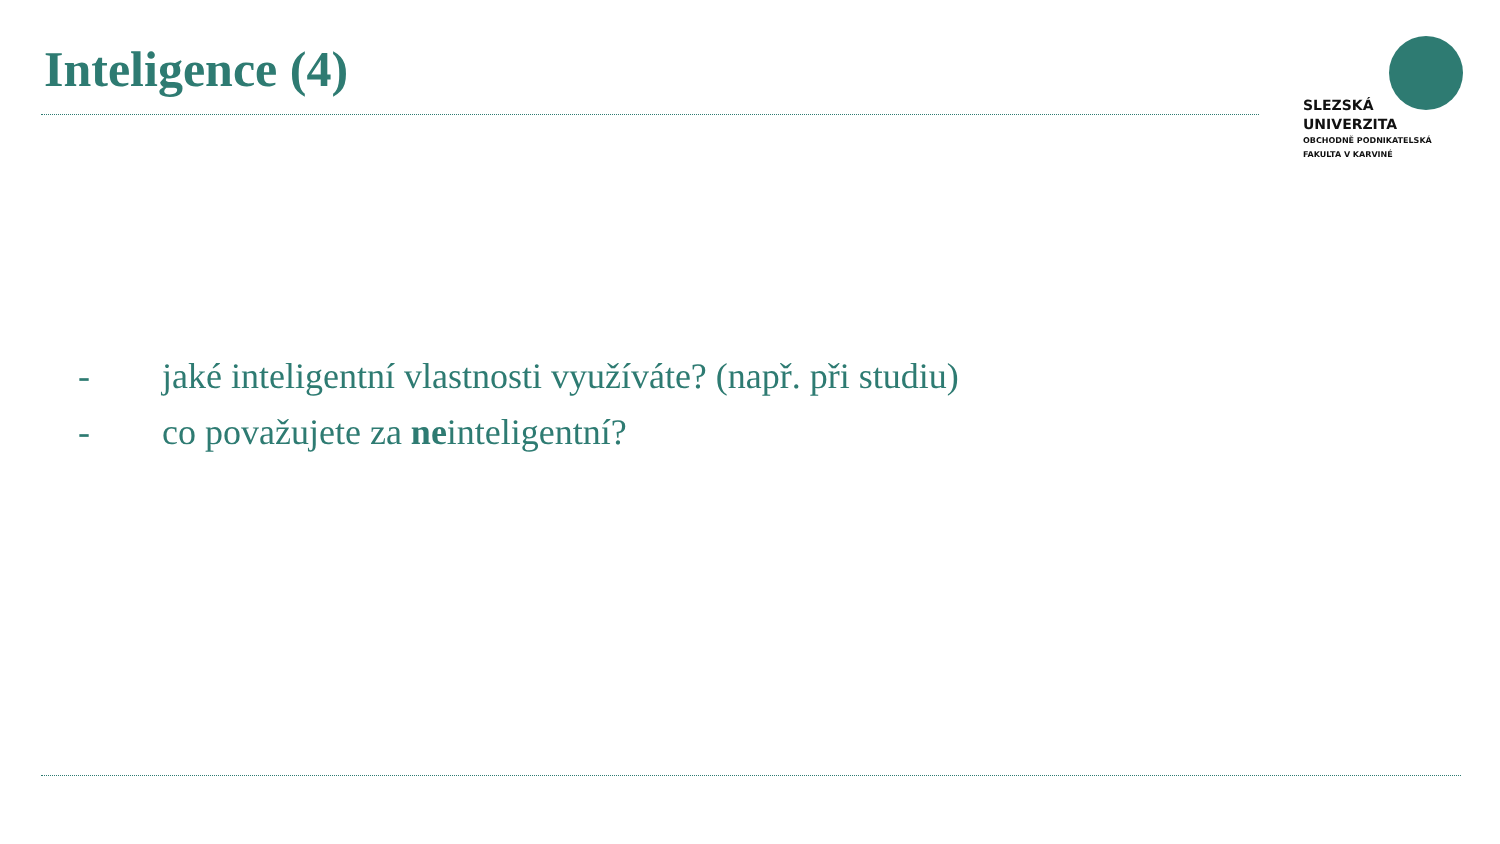Inteligence (4)
SLEZSKÁ
UNIVERZITA
OBCHODNĚ PODNIKATELSKÁ
FAKULTA V KARVINÉ
- jaké inteligentní vlastnosti využíváte? (např. při studiu)
- co považujete za neinteligentní?